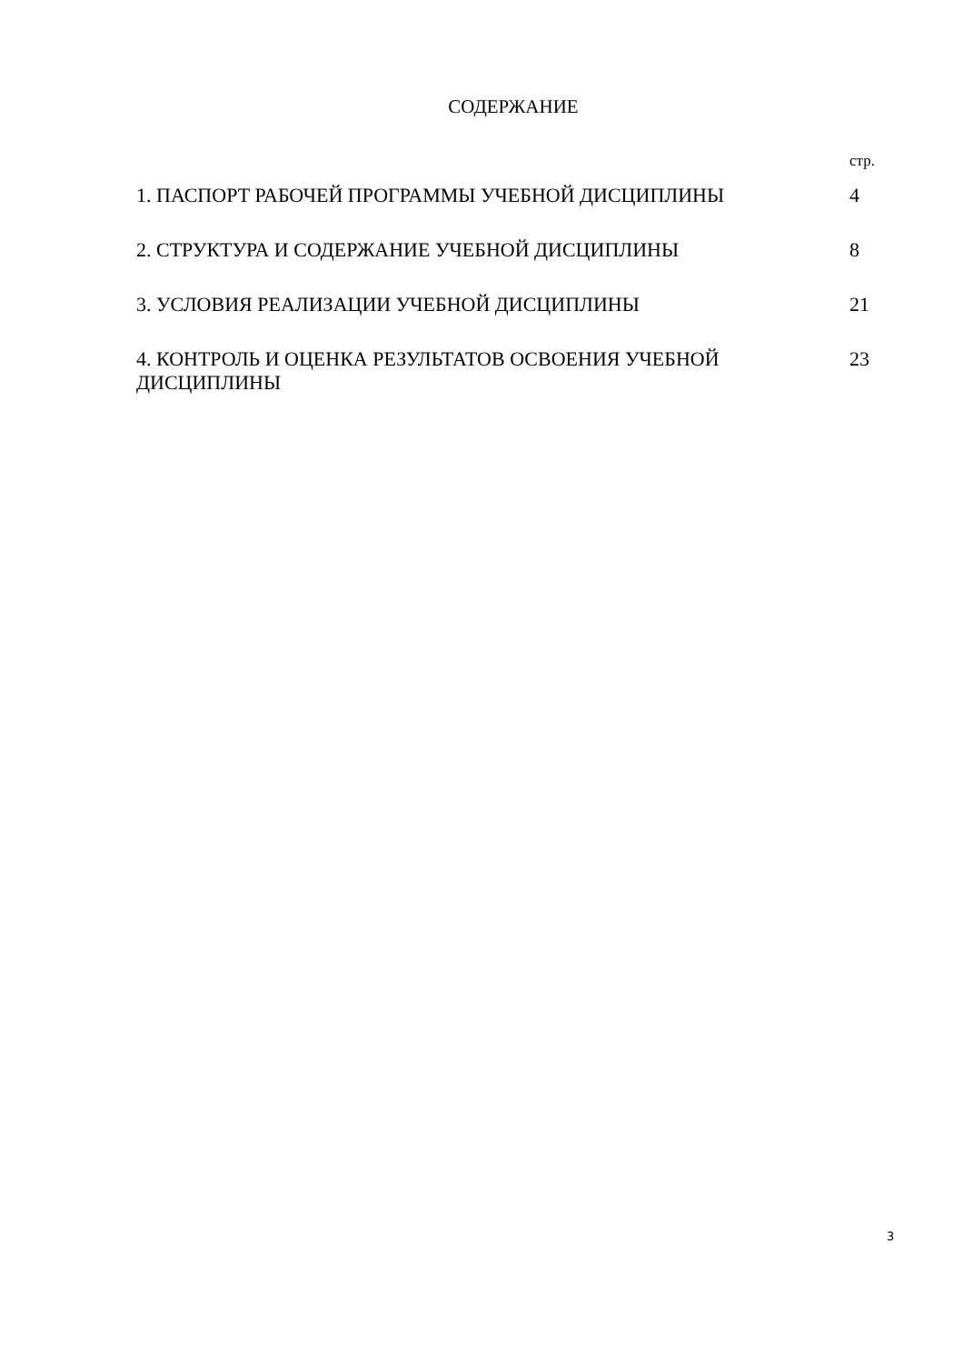СОДЕРЖАНИЕ
| | стр. |
| 1. ПАСПОРТ РАБОЧЕЙ ПРОГРАММЫ УЧЕБНОЙ ДИСЦИПЛИНЫ | 4 |
| 2. СТРУКТУРА И СОДЕРЖАНИЕ УЧЕБНОЙ ДИСЦИПЛИНЫ | 8 |
| 3. УСЛОВИЯ РЕАЛИЗАЦИИ УЧЕБНОЙ ДИСЦИПЛИНЫ | 21 |
| 4. КОНТРОЛЬ И ОЦЕНКА РЕЗУЛЬТАТОВ ОСВОЕНИЯ УЧЕБНОЙ ДИСЦИПЛИНЫ | 23 |
3